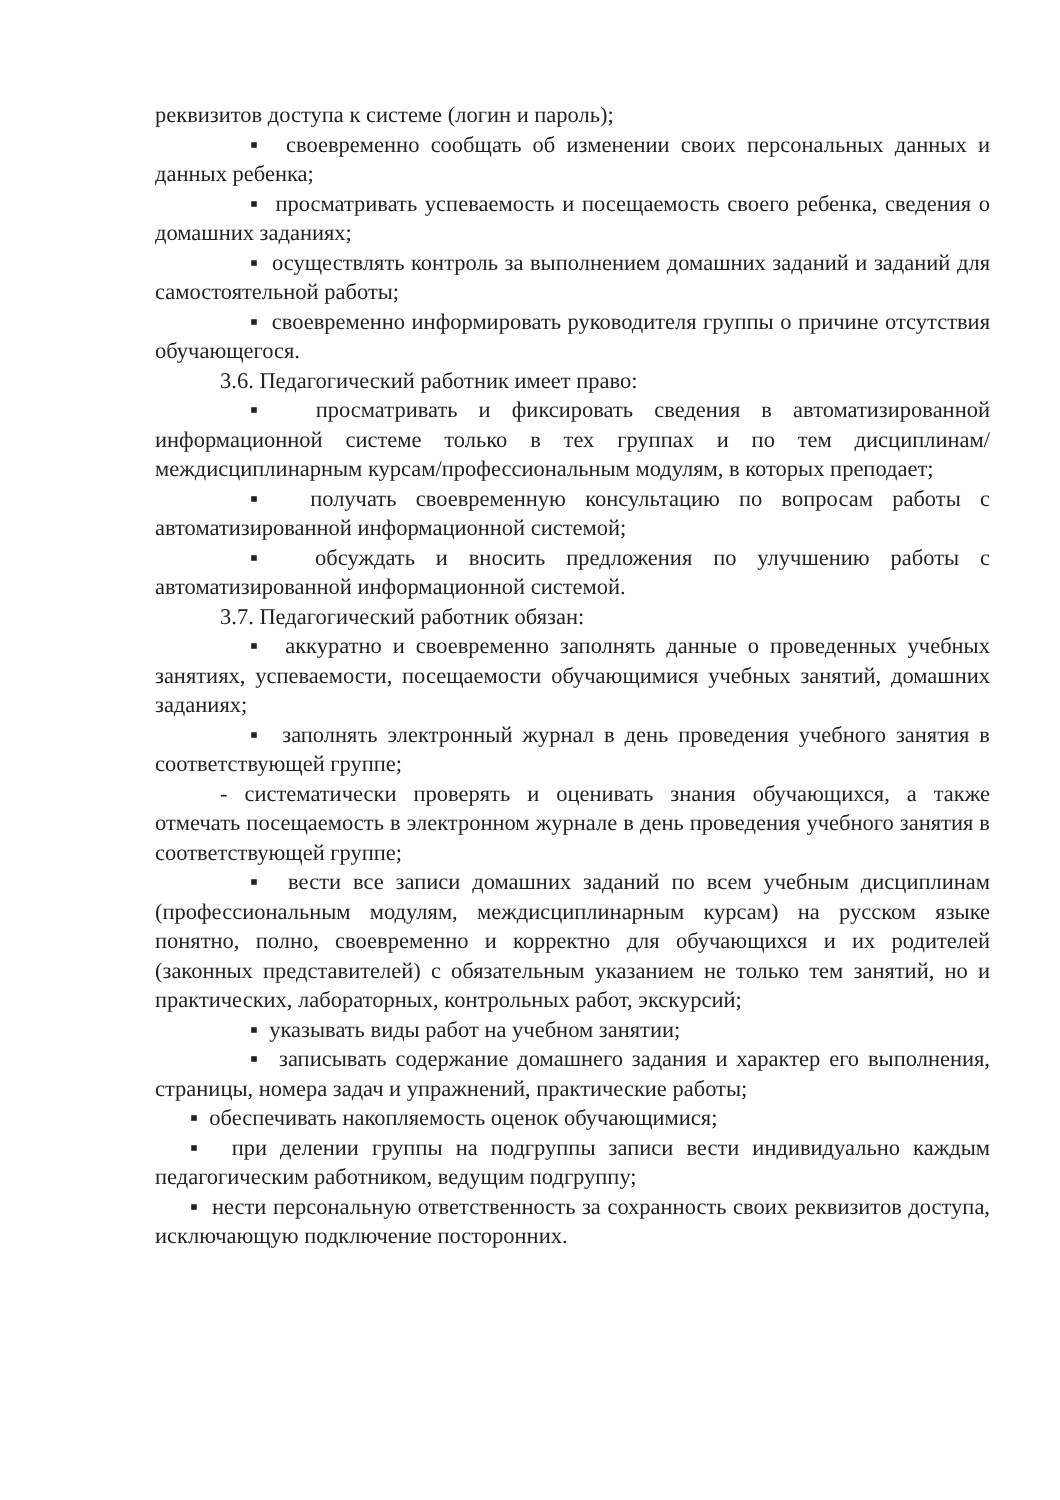реквизитов доступа к системе (логин и пароль);
▪ своевременно сообщать об изменении своих персональных данных и данных ребенка;
▪ просматривать успеваемость и посещаемость своего ребенка, сведения о домашних заданиях;
▪ осуществлять контроль за выполнением домашних заданий и заданий для самостоятельной работы;
▪ своевременно информировать руководителя группы о причине отсутствия обучающегося.
3.6. Педагогический работник имеет право:
▪ просматривать и фиксировать сведения в автоматизированной информационной системе только в тех группах и по тем дисциплинам/междисциплинарным курсам/профессиональным модулям, в которых преподает;
▪ получать своевременную консультацию по вопросам работы с автоматизированной информационной системой;
▪ обсуждать и вносить предложения по улучшению работы с автоматизированной информационной системой.
3.7. Педагогический работник обязан:
▪ аккуратно и своевременно заполнять данные о проведенных учебных занятиях, успеваемости, посещаемости обучающимися учебных занятий, домашних заданиях;
▪ заполнять электронный журнал в день проведения учебного занятия в соответствующей группе;
- систематически проверять и оценивать знания обучающихся, а также отмечать посещаемость в электронном журнале в день проведения учебного занятия в соответствующей группе;
▪ вести все записи домашних заданий по всем учебным дисциплинам (профессиональным модулям, междисциплинарным курсам) на русском языке понятно, полно, своевременно и корректно для обучающихся и их родителей (законных представителей) с обязательным указанием не только тем занятий, но и практических, лабораторных, контрольных работ, экскурсий;
▪ указывать виды работ на учебном занятии;
▪ записывать содержание домашнего задания и характер его выполнения, страницы, номера задач и упражнений, практические работы;
▪ обеспечивать накопляемость оценок обучающимися;
▪ при делении группы на подгруппы записи вести индивидуально каждым педагогическим работником, ведущим подгруппу;
▪ нести персональную ответственность за сохранность своих реквизитов доступа, исключающую подключение посторонних.